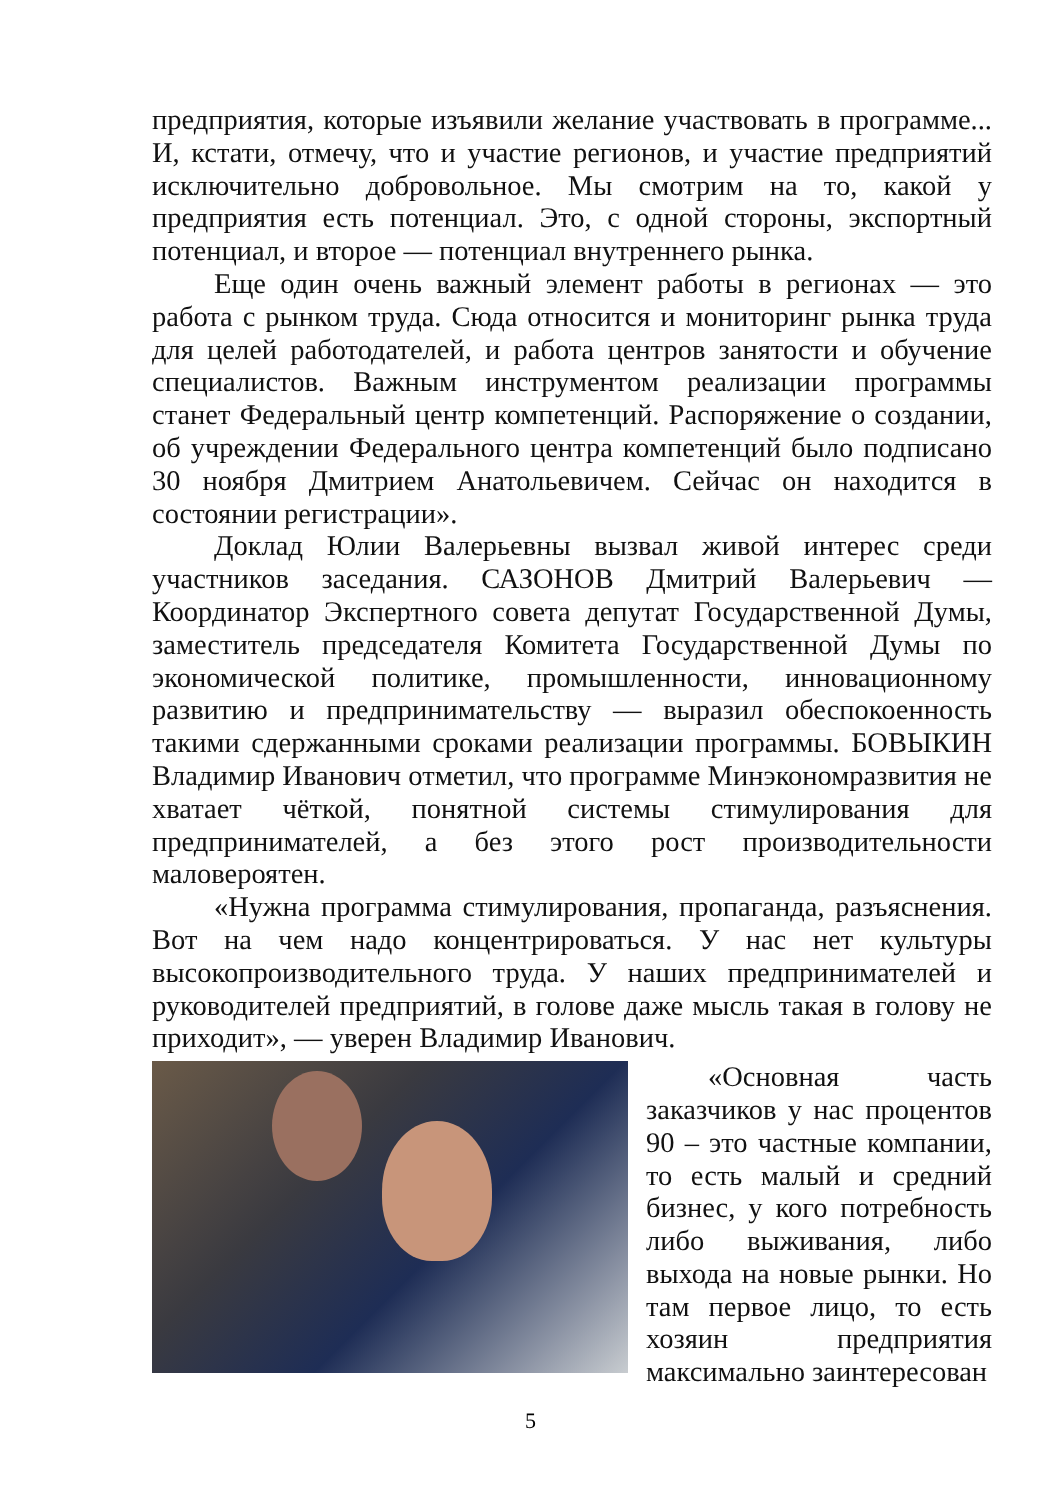предприятия, которые изъявили желание участвовать в программе... И, кстати, отмечу, что и участие регионов, и участие предприятий исключительно добровольное. Мы смотрим на то, какой у предприятия есть потенциал. Это, с одной стороны, экспортный потенциал, и второе — потенциал внутреннего рынка.
Еще один очень важный элемент работы в регионах — это работа с рынком труда. Сюда относится и мониторинг рынка труда для целей работодателей, и работа центров занятости и обучение специалистов. Важным инструментом реализации программы станет Федеральный центр компетенций. Распоряжение о создании, об учреждении Федерального центра компетенций было подписано 30 ноября Дмитрием Анатольевичем. Сейчас он находится в состоянии регистрации».
Доклад Юлии Валерьевны вызвал живой интерес среди участников заседания. САЗОНОВ Дмитрий Валерьевич — Координатор Экспертного совета депутат Государственной Думы, заместитель председателя Комитета Государственной Думы по экономической политике, промышленности, инновационному развитию и предпринимательству — выразил обеспокоенность такими сдержанными сроками реализации программы. БОВЫКИН Владимир Иванович отметил, что программе Минэкономразвития не хватает чёткой, понятной системы стимулирования для предпринимателей, а без этого рост производительности маловероятен.
«Нужна программа стимулирования, пропаганда, разъяснения. Вот на чем надо концентрироваться. У нас нет культуры высокопроизводительного труда. У наших предпринимателей и руководителей предприятий, в голове даже мысль такая в голову не приходит», — уверен Владимир Иванович.
«Основная часть заказчиков у нас процентов 90 – это частные компании, то есть малый и средний бизнес, у кого потребность либо выживания, либо выхода на новые рынки. Но там первое лицо, то есть хозяин предприятия максимально заинтересован
5